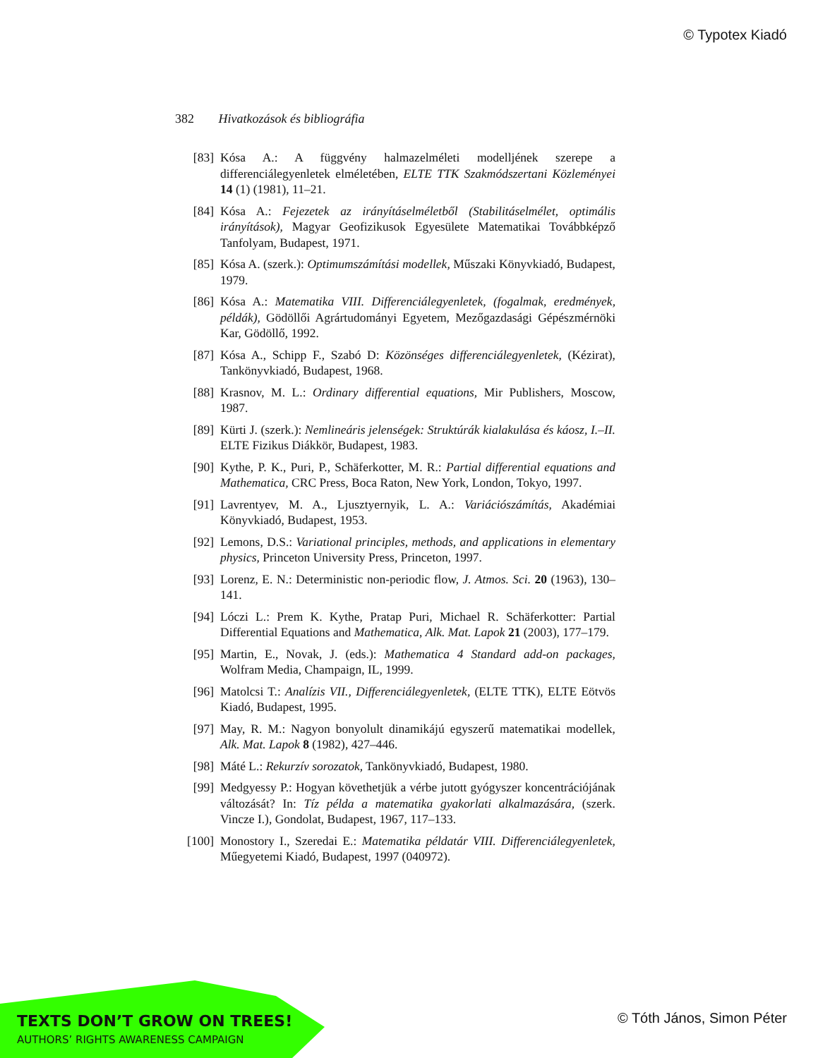© Typotex Kiadó
382 Hivatkozások és bibliográfia
[83] Kósa A.: A függvény halmazelméleti modelljének szerepe a differenciálegyenletek elméletében, ELTE TTK Szakmódszertani Közleményei 14 (1) (1981), 11–21.
[84] Kósa A.: Fejezetek az irányításelméletből (Stabilitáselmélet, optimális irányítások), Magyar Geofizikusok Egyesülete Matematikai Továbbképző Tanfolyam, Budapest, 1971.
[85] Kósa A. (szerk.): Optimumszámítási modellek, Műszaki Könyvkiadó, Budapest, 1979.
[86] Kósa A.: Matematika VIII. Differenciálegyenletek, (fogalmak, eredmények, példák), Gödöllői Agrártudományi Egyetem, Mezőgazdasági Gépészmérnöki Kar, Gödöllő, 1992.
[87] Kósa A., Schipp F., Szabó D: Közönséges differenciálegyenletek, (Kézirat), Tankönyvkiadó, Budapest, 1968.
[88] Krasnov, M. L.: Ordinary differential equations, Mir Publishers, Moscow, 1987.
[89] Kürti J. (szerk.): Nemlineáris jelenségek: Struktúrák kialakulása és káosz, I.–II. ELTE Fizikus Diákkör, Budapest, 1983.
[90] Kythe, P. K., Puri, P., Schäferkotter, M. R.: Partial differential equations and Mathematica, CRC Press, Boca Raton, New York, London, Tokyo, 1997.
[91] Lavrentyev, M. A., Ljusztyernyik, L. A.: Variációszámítás, Akadémiai Könyvkiadó, Budapest, 1953.
[92] Lemons, D.S.: Variational principles, methods, and applications in elementary physics, Princeton University Press, Princeton, 1997.
[93] Lorenz, E. N.: Deterministic non-periodic flow, J. Atmos. Sci. 20 (1963), 130–141.
[94] Lóczi L.: Prem K. Kythe, Pratap Puri, Michael R. Schäferkotter: Partial Differential Equations and Mathematica, Alk. Mat. Lapok 21 (2003), 177–179.
[95] Martin, E., Novak, J. (eds.): Mathematica 4 Standard add-on packages, Wolfram Media, Champaign, IL, 1999.
[96] Matolcsi T.: Analízis VII., Differenciálegyenletek, (ELTE TTK), ELTE Eötvös Kiadó, Budapest, 1995.
[97] May, R. M.: Nagyon bonyolult dinamikájú egyszerű matematikai modellek, Alk. Mat. Lapok 8 (1982), 427–446.
[98] Máté L.: Rekurzív sorozatok, Tankönyvkiadó, Budapest, 1980.
[99] Medgyessy P.: Hogyan követhetjük a vérbe jutott gyógyszer koncentrációjának változását? In: Tíz példa a matematika gyakorlati alkalmazására, (szerk. Vincze I.), Gondolat, Budapest, 1967, 117–133.
[100] Monostory I., Szeredai E.: Matematika példatár VIII. Differenciálegyenletek, Műegyetemi Kiadó, Budapest, 1997 (040972).
TEXTS DON’T GROW ON TREES!
AUTHORS’ RIGHTS AWARENESS CAMPAIGN
© Tóth János, Simon Péter